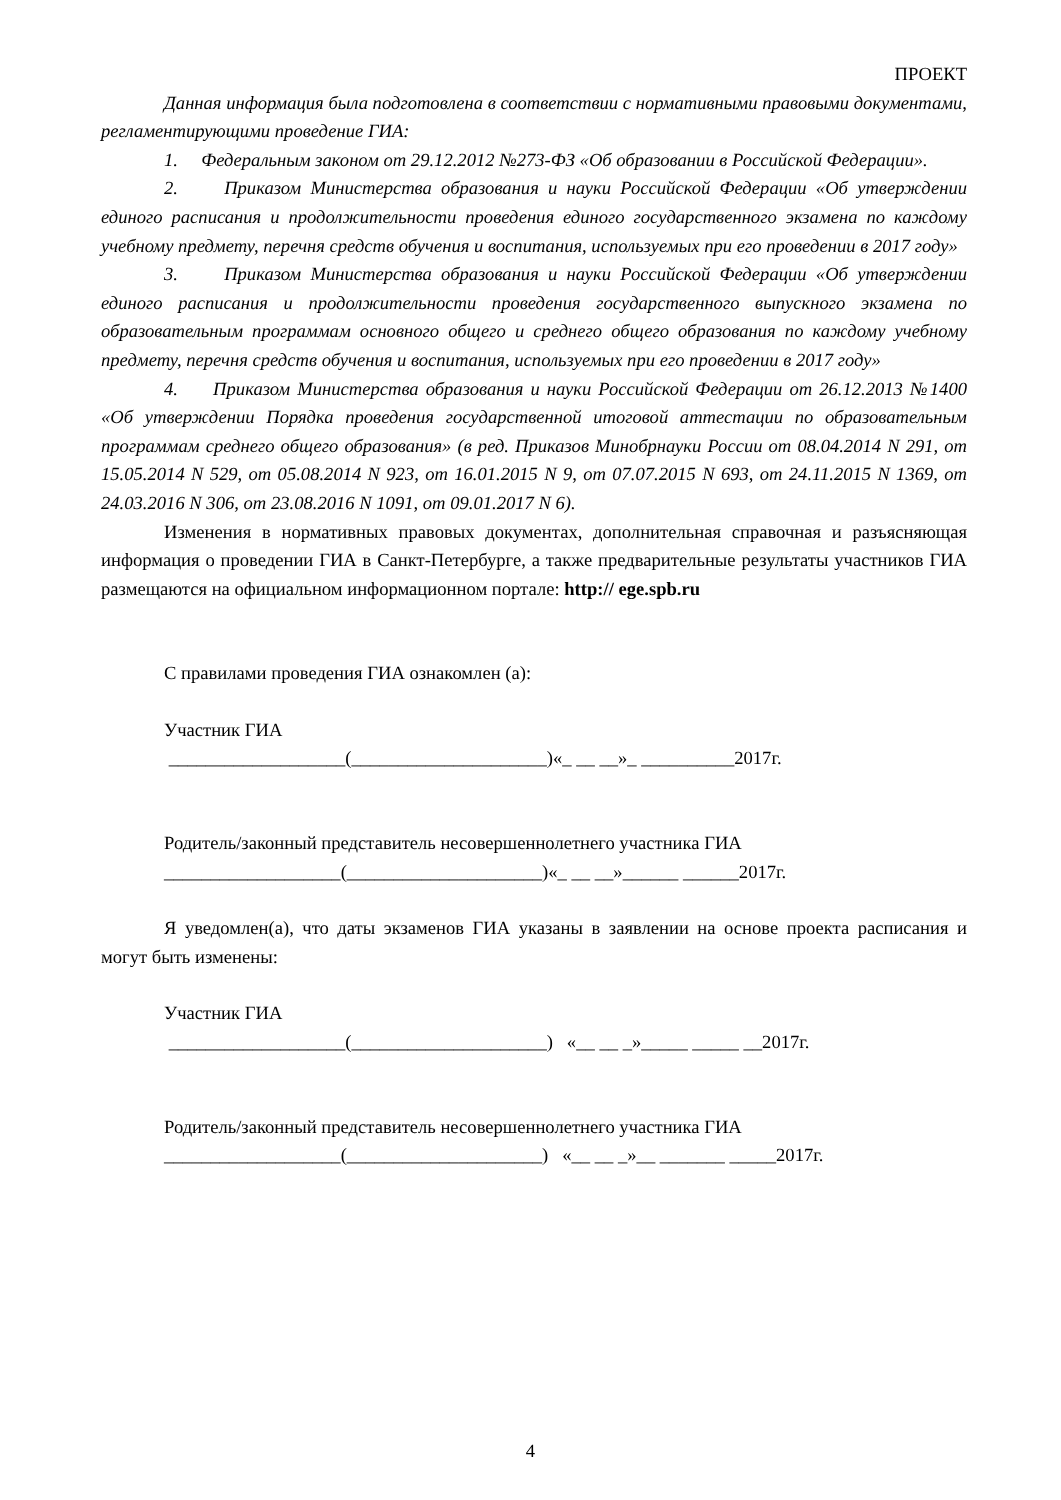ПРОЕКТ
Данная информация была подготовлена в соответствии с нормативными правовыми документами, регламентирующими проведение ГИА:
1. Федеральным законом от 29.12.2012 №273-ФЗ «Об образовании в Российской Федерации».
2. Приказом Министерства образования и науки Российской Федерации «Об утверждении единого расписания и продолжительности проведения единого государственного экзамена по каждому учебному предмету, перечня средств обучения и воспитания, используемых при его проведении в 2017 году»
3. Приказом Министерства образования и науки Российской Федерации «Об утверждении единого расписания и продолжительности проведения государственного выпускного экзамена по образовательным программам основного общего и среднего общего образования по каждому учебному предмету, перечня средств обучения и воспитания, используемых при его проведении в 2017 году»
4. Приказом Министерства образования и науки Российской Федерации от 26.12.2013 №1400 «Об утверждении Порядка проведения государственной итоговой аттестации по образовательным программам среднего общего образования» (в ред. Приказов Минобрнауки России от 08.04.2014 N 291, от 15.05.2014 N 529, от 05.08.2014 N 923, от 16.01.2015 N 9, от 07.07.2015 N 693, от 24.11.2015 N 1369, от 24.03.2016 N 306, от 23.08.2016 N 1091, от 09.01.2017 N 6).
Изменения в нормативных правовых документах, дополнительная справочная и разъясняющая информация о проведении ГИА в Санкт-Петербурге, а также предварительные результаты участников ГИА размещаются на официальном информационном портале: http:// ege.spb.ru
С правилами проведения ГИА ознакомлен (а):
Участник ГИА
___________________(_____________________)«_ __ __»_ __________2017г.
Родитель/законный представитель несовершеннолетнего участника ГИА
___________________(_____________________)«_ __ __»______ ______2017г.
Я уведомлен(а), что даты экзаменов ГИА указаны в заявлении на основе проекта расписания и могут быть изменены:
Участник ГИА
___________________(_____________________) «__ __ _»_____ _____ __2017г.
Родитель/законный представитель несовершеннолетнего участника ГИА
___________________(_____________________) «__ __ _»__ _______ _____2017г.
4